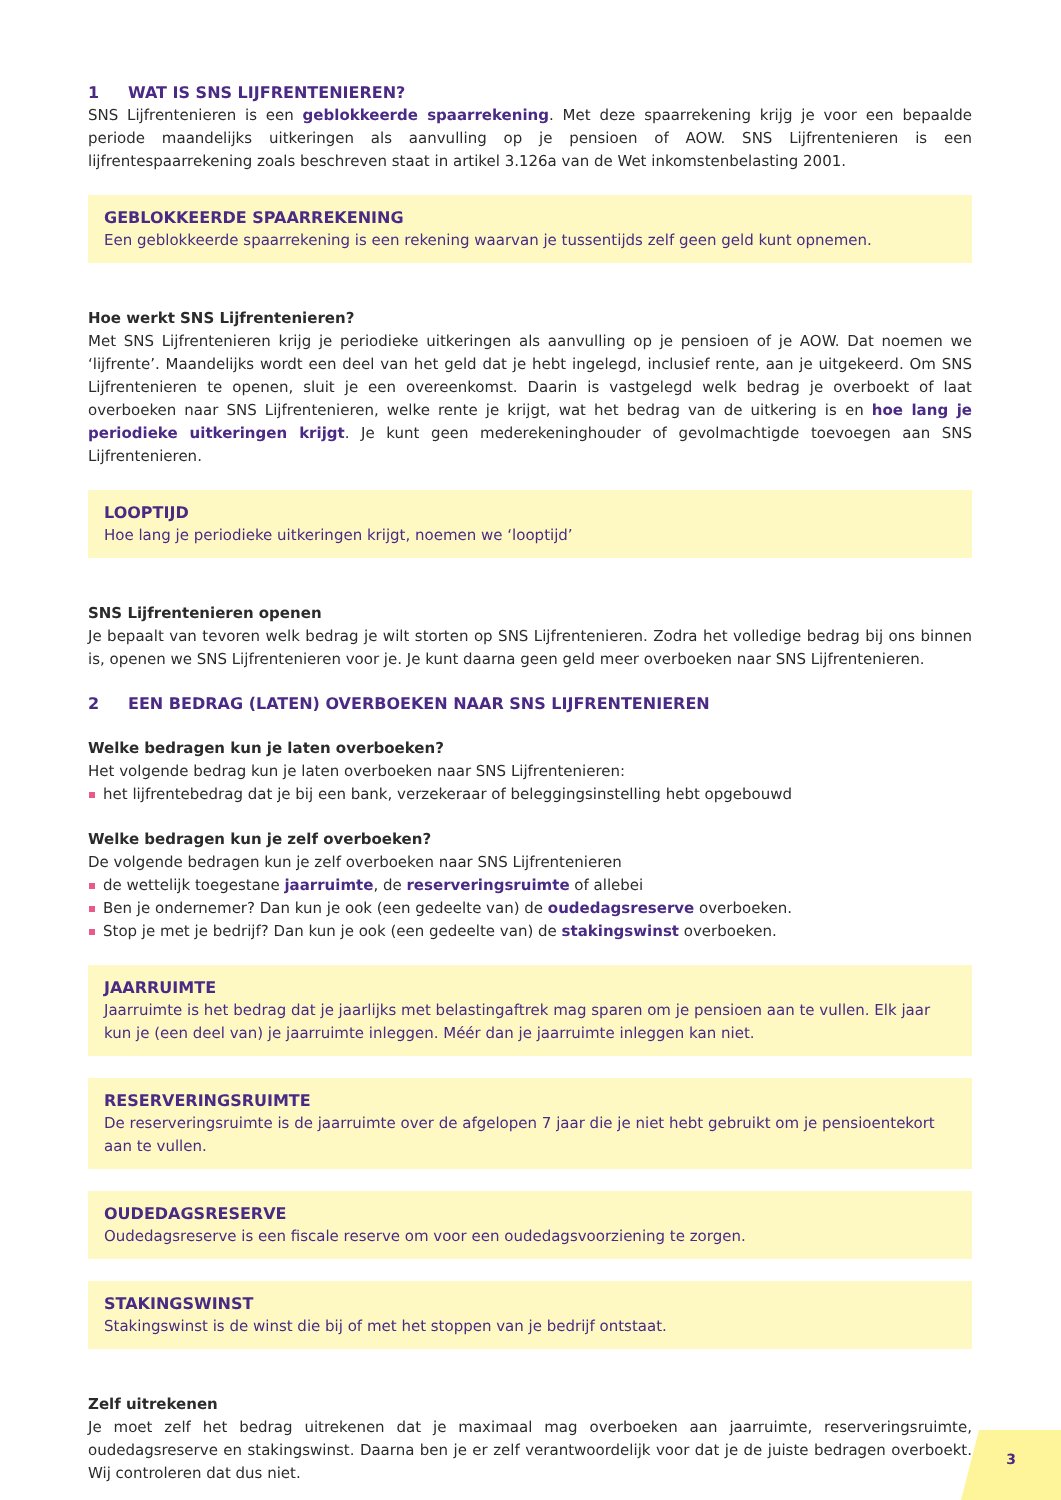1 WAT IS SNS LIJFRENTENIEREN?
SNS Lijfrentenieren is een geblokkeerde spaarrekening. Met deze spaarrekening krijg je voor een bepaalde periode maandelijks uitkeringen als aanvulling op je pensioen of AOW. SNS Lijfrentenieren is een lijfrentespaarrekening zoals beschreven staat in artikel 3.126a van de Wet inkomstenbelasting 2001.
GEBLOKKEERDE SPAARREKENING
Een geblokkeerde spaarrekening is een rekening waarvan je tussentijds zelf geen geld kunt opnemen.
Hoe werkt SNS Lijfrentenieren?
Met SNS Lijfrentenieren krijg je periodieke uitkeringen als aanvulling op je pensioen of je AOW. Dat noemen we ‘lijfrente’. Maandelijks wordt een deel van het geld dat je hebt ingelegd, inclusief rente, aan je uitgekeerd. Om SNS Lijfrentenieren te openen, sluit je een overeenkomst. Daarin is vastgelegd welk bedrag je overboekt of laat overboeken naar SNS Lijfrentenieren, welke rente je krijgt, wat het bedrag van de uitkering is en hoe lang je periodieke uitkeringen krijgt. Je kunt geen mederekeninghouder of gevolmachtigde toevoegen aan SNS Lijfrentenieren.
LOOPTIJD
Hoe lang je periodieke uitkeringen krijgt, noemen we ‘looptijd’
SNS Lijfrentenieren openen
Je bepaalt van tevoren welk bedrag je wilt storten op SNS Lijfrentenieren. Zodra het volledige bedrag bij ons binnen is, openen we SNS Lijfrentenieren voor je. Je kunt daarna geen geld meer overboeken naar SNS Lijfrentenieren.
2 EEN BEDRAG (LATEN) OVERBOEKEN NAAR SNS LIJFRENTENIEREN
Welke bedragen kun je laten overboeken?
Het volgende bedrag kun je laten overboeken naar SNS Lijfrentenieren:
het lijfrentebedrag dat je bij een bank, verzekeraar of beleggingsinstelling hebt opgebouwd
Welke bedragen kun je zelf overboeken?
De volgende bedragen kun je zelf overboeken naar SNS Lijfrentenieren
de wettelijk toegestane jaarruimte, de reserveringsruimte of allebei
Ben je ondernemer? Dan kun je ook (een gedeelte van) de oudedagsreserve overboeken.
Stop je met je bedrijf? Dan kun je ook (een gedeelte van) de stakingswinst overboeken.
JAARRUIMTE
Jaarruimte is het bedrag dat je jaarlijks met belastingaftrek mag sparen om je pensioen aan te vullen. Elk jaar kun je (een deel van) je jaarruimte inleggen. Méér dan je jaarruimte inleggen kan niet.
RESERVERINGSRUIMTE
De reserveringsruimte is de jaarruimte over de afgelopen 7 jaar die je niet hebt gebruikt om je pensioentekort aan te vullen.
OUDEDAGSRESERVE
Oudedagsreserve is een fiscale reserve om voor een oudedagsvoorziening te zorgen.
STAKINGSWINST
Stakingswinst is de winst die bij of met het stoppen van je bedrijf ontstaat.
Zelf uitrekenen
Je moet zelf het bedrag uitrekenen dat je maximaal mag overboeken aan jaarruimte, reserveringsruimte, oudedagsreserve en stakingswinst. Daarna ben je er zelf verantwoordelijk voor dat je de juiste bedragen overboekt. Wij controleren dat dus niet.
3